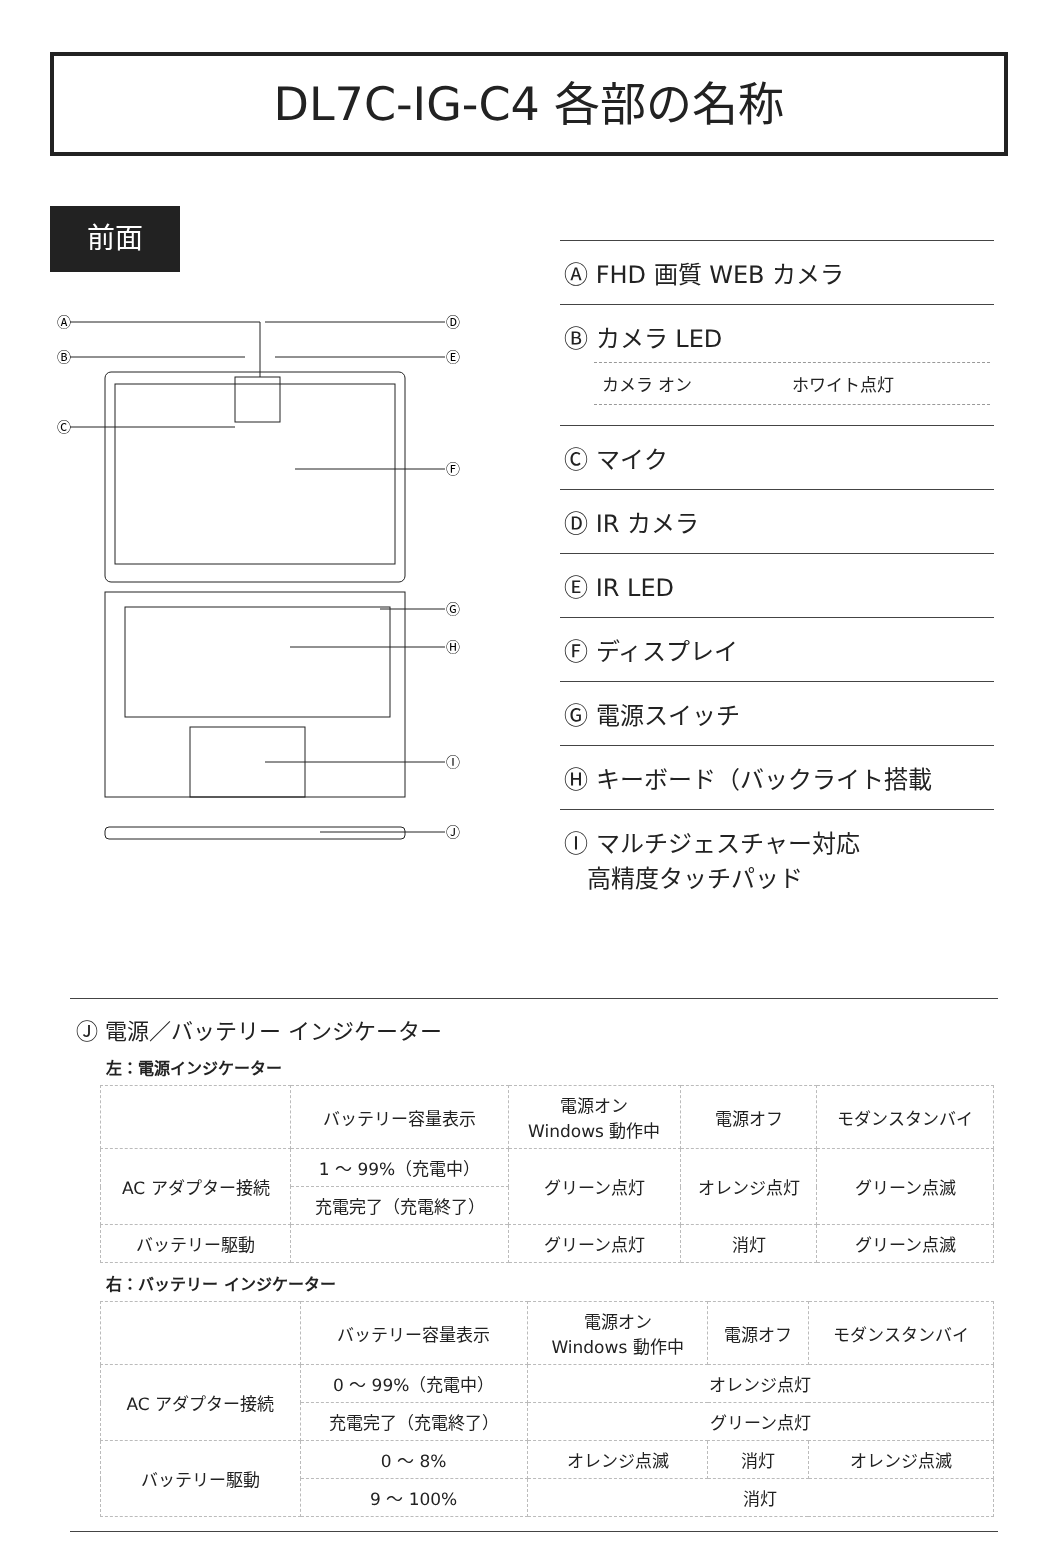DL7C-IG-C4 各部の名称
前面
Ⓐ
Ⓑ
Ⓒ
Ⓓ
Ⓔ
Ⓕ
Ⓖ
Ⓗ
Ⓘ
Ⓙ
Ⓐ FHD 画質 WEB カメラ
Ⓑ カメラ LED
カメラ オン ホワイト点灯
Ⓒ マイク
Ⓓ IR カメラ
Ⓔ IR LED
Ⓕ ディスプレイ
Ⓖ 電源スイッチ
Ⓗ キーボード（バックライト搭載
Ⓘ マルチジェスチャー対応
高精度タッチパッド
Ⓙ 電源／バッテリー インジケーター
左：電源インジケーター
| | バッテリー容量表示 | 電源オン Windows 動作中 | 電源オフ | モダンスタンバイ |
| --- | --- | --- | --- | --- |
| AC アダプター接続 | 1 ～ 99%（充電中） | グリーン点灯 | オレンジ点灯 | グリーン点滅 |
| | 充電完了（充電終了） | | | |
| バッテリー駆動 | | グリーン点灯 | 消灯 | グリーン点滅 |
右：バッテリー インジケーター
| | バッテリー容量表示 | 電源オン Windows 動作中 | 電源オフ | モダンスタンバイ |
| --- | --- | --- | --- | --- |
| AC アダプター接続 | 0 ～ 99%（充電中） | オレンジ点灯 | | |
| | 充電完了（充電終了） | グリーン点灯 | | |
| バッテリー駆動 | 0 ～ 8% | オレンジ点滅 | 消灯 | オレンジ点滅 |
| | 9 ～ 100% | 消灯 | | |